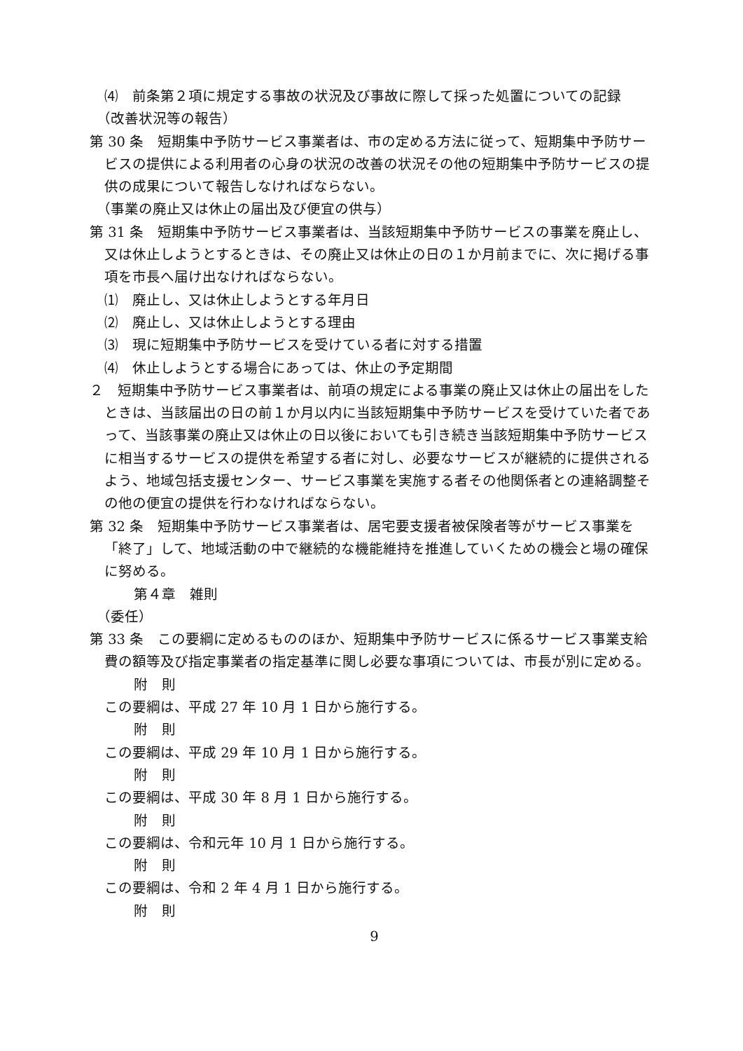⑷　前条第２項に規定する事故の状況及び事故に際して採った処置についての記録
（改善状況等の報告）
第 30 条　短期集中予防サービス事業者は、市の定める方法に従って、短期集中予防サービスの提供による利用者の心身の状況の改善の状況その他の短期集中予防サービスの提供の成果について報告しなければならない。
（事業の廃止又は休止の届出及び便宜の供与）
第 31 条　短期集中予防サービス事業者は、当該短期集中予防サービスの事業を廃止し、又は休止しようとするときは、その廃止又は休止の日の１か月前までに、次に掲げる事項を市長へ届け出なければならない。
⑴　廃止し、又は休止しようとする年月日
⑵　廃止し、又は休止しようとする理由
⑶　現に短期集中予防サービスを受けている者に対する措置
⑷　休止しようとする場合にあっては、休止の予定期間
２　短期集中予防サービス事業者は、前項の規定による事業の廃止又は休止の届出をしたときは、当該届出の日の前１か月以内に当該短期集中予防サービスを受けていた者であって、当該事業の廃止又は休止の日以後においても引き続き当該短期集中予防サービスに相当するサービスの提供を希望する者に対し、必要なサービスが継続的に提供されるよう、地域包括支援センター、サービス事業を実施する者その他関係者との連絡調整その他の便宜の提供を行わなければならない。
第 32 条　短期集中予防サービス事業者は、居宅要支援者被保険者等がサービス事業を「終了」して、地域活動の中で継続的な機能維持を推進していくための機会と場の確保に努める。
第４章　雑則
（委任）
第 33 条　この要綱に定めるもののほか、短期集中予防サービスに係るサービス事業支給費の額等及び指定事業者の指定基準に関し必要な事項については、市長が別に定める。
附　則
この要綱は、平成 27 年 10 月 1 日から施行する。
附　則
この要綱は、平成 29 年 10 月 1 日から施行する。
附　則
この要綱は、平成 30 年 8 月 1 日から施行する。
附　則
この要綱は、令和元年 10 月 1 日から施行する。
附　則
この要綱は、令和 2 年 4 月 1 日から施行する。
附　則
9